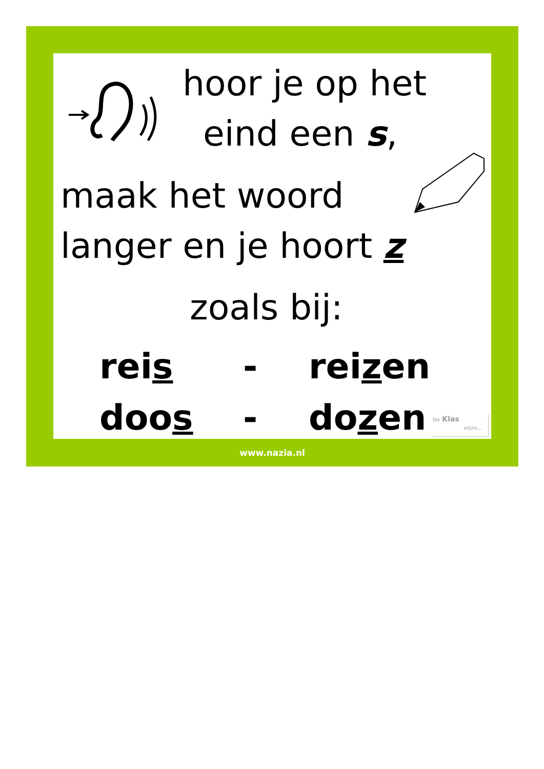hoor je op het
eind een s,
maak het woord
langer en je hoort z
zoals bij:
reis - reizen
doos - dozen
De Klas
enzo…
www.nazia.nl